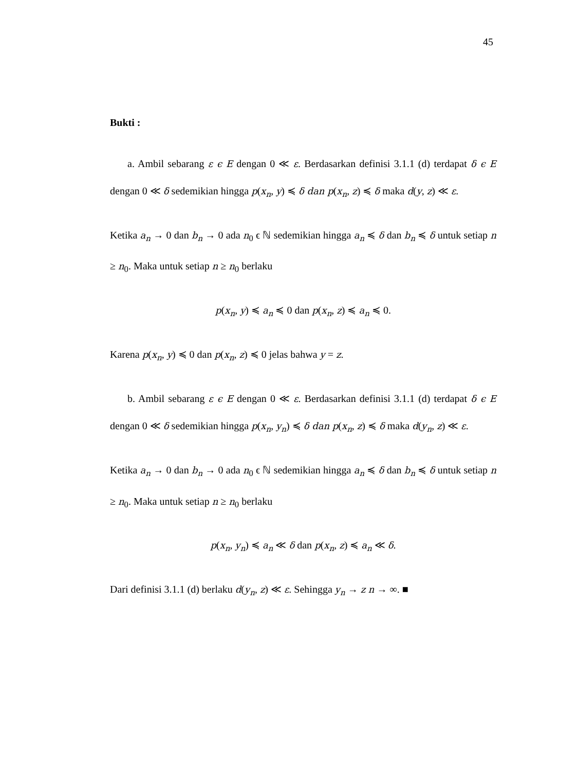45
Bukti :
a. Ambil sebarang ε ϵ E dengan 0 ≪ ε. Berdasarkan definisi 3.1.1 (d) terdapat δ ϵ E dengan 0 ≪ δ sedemikian hingga p(x<sub>n</sub>, y) ≼ δ dan p(x<sub>n</sub>, z) ≼ δ maka d(y, z) ≪ ε.
Ketika a<sub>n</sub> → 0 dan b<sub>n</sub> → 0 ada n<sub>0</sub> ϵ ℕ sedemikian hingga a<sub>n</sub> ≼ δ dan b<sub>n</sub> ≼ δ untuk setiap n ≥ n<sub>0</sub>. Maka untuk setiap n ≥ n<sub>0</sub> berlaku
p(x<sub>n</sub>, y) ≼ a<sub>n</sub> ≼ 0 dan p(x<sub>n</sub>, z) ≼ a<sub>n</sub> ≼ 0.
Karena p(x<sub>n</sub>, y) ≼ 0 dan p(x<sub>n</sub>, z) ≼ 0 jelas bahwa y = z.
b. Ambil sebarang ε ϵ E dengan 0 ≪ ε. Berdasarkan definisi 3.1.1 (d) terdapat δ ϵ E dengan 0 ≪ δ sedemikian hingga p(x<sub>n</sub>, y<sub>n</sub>) ≼ δ dan p(x<sub>n</sub>, z) ≼ δ maka d(y<sub>n</sub>, z) ≪ ε.
Ketika a<sub>n</sub> → 0 dan b<sub>n</sub> → 0 ada n<sub>0</sub> ϵ ℕ sedemikian hingga a<sub>n</sub> ≼ δ dan b<sub>n</sub> ≼ δ untuk setiap n ≥ n<sub>0</sub>. Maka untuk setiap n ≥ n<sub>0</sub> berlaku
p(x<sub>n</sub>, y<sub>n</sub>) ≼ a<sub>n</sub> ≪ δ dan p(x<sub>n</sub>, z) ≼ a<sub>n</sub> ≪ δ.
Dari definisi 3.1.1 (d) berlaku d(y<sub>n</sub>, z) ≪ ε. Sehingga y<sub>n</sub> → z n → ∞. ■